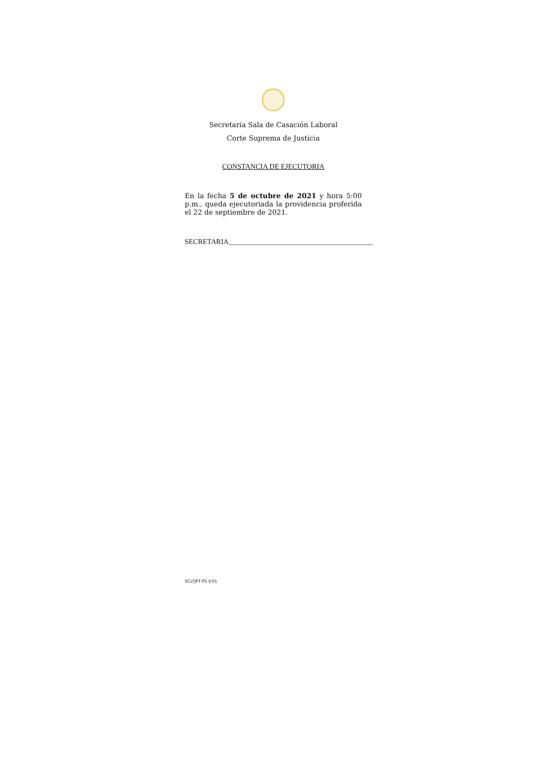Secretaría Sala de Casación Laboral
Corte Suprema de Justicia
CONSTANCIA DE EJECUTORIA
En la fecha 5 de octubre de 2021 y hora 5:00 p.m., queda ejecutoriada la providencia proferida el 22 de septiembre de 2021.
SECRETARIA________________________________________
SCLTJPT-05 V.01